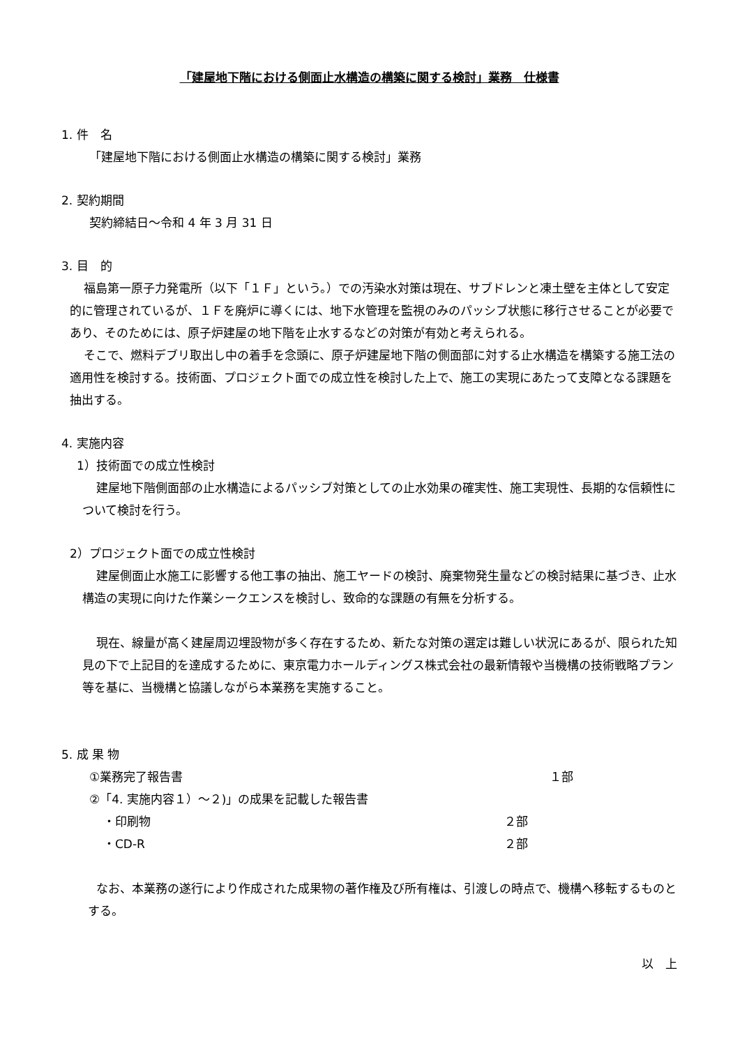「建屋地下階における側面止水構造の構築に関する検討」業務　仕様書
1. 件　名
「建屋地下階における側面止水構造の構築に関する検討」業務
2. 契約期間
契約締結日～令和 4 年 3 月 31 日
3. 目　的
福島第一原子力発電所（以下「１Ｆ」という。）での汚染水対策は現在、サブドレンと凍土壁を主体として安定的に管理されているが、１Ｆを廃炉に導くには、地下水管理を監視のみのパッシブ状態に移行させることが必要であり、そのためには、原子炉建屋の地下階を止水するなどの対策が有効と考えられる。
そこで、燃料デブリ取出し中の着手を念頭に、原子炉建屋地下階の側面部に対する止水構造を構築する施工法の適用性を検討する。技術面、プロジェクト面での成立性を検討した上で、施工の実現にあたって支障となる課題を抽出する。
4. 実施内容
1）技術面での成立性検討
建屋地下階側面部の止水構造によるパッシブ対策としての止水効果の確実性、施工実現性、長期的な信頼性について検討を行う。
2）プロジェクト面での成立性検討
建屋側面止水施工に影響する他工事の抽出、施工ヤードの検討、廃棄物発生量などの検討結果に基づき、止水構造の実現に向けた作業シークエンスを検討し、致命的な課題の有無を分析する。
現在、線量が高く建屋周辺埋設物が多く存在するため、新たな対策の選定は難しい状況にあるが、限られた知見の下で上記目的を達成するために、東京電力ホールディングス株式会社の最新情報や当機構の技術戦略プラン等を基に、当機構と協議しながら本業務を実施すること。
5. 成 果 物
①業務完了報告書 １部
②「4. 実施内容１）～２)」の成果を記載した報告書
・印刷物 ２部
・CD-R ２部
なお、本業務の遂行により作成された成果物の著作権及び所有権は、引渡しの時点で、機構へ移転するものとする。
以　上